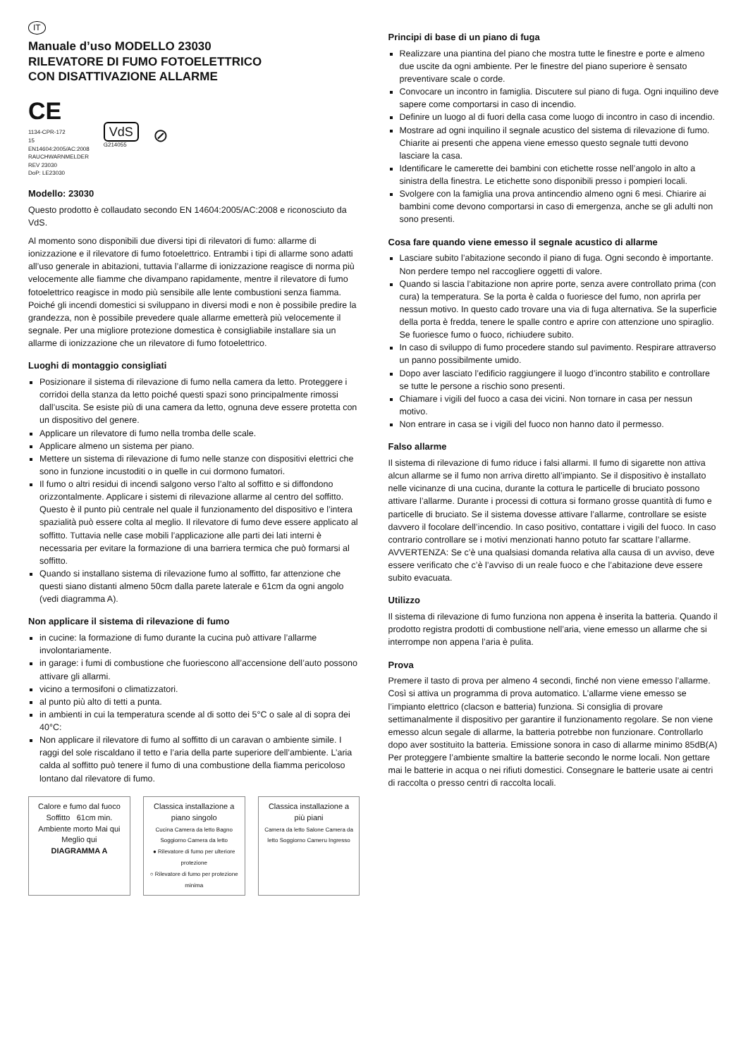IT
Manuale d’uso MODELLO 23030
RILEVATORE DI FUMO FOTOELETTRICO
CON DISATTIVAZIONE ALLARME
CE
1134-CPR-172
15
EN14604:2005/AC:2008
RAUCHWARNMELDER
REV 23030
DoP: LE23030
VdS
G214055
⊘
Modello: 23030
Questo prodotto è collaudato secondo EN 14604:2005/AC:2008 e riconosciuto da VdS.
Al momento sono disponibili due diversi tipi di rilevatori di fumo: allarme di ionizzazione e il rilevatore di fumo fotoelettrico. Entrambi i tipi di allarme sono adatti all’uso generale in abitazioni, tuttavia l’allarme di ionizzazione reagisce di norma più velocemente alle fiamme che divampano rapidamente, mentre il rilevatore di fumo fotoelettrico reagisce in modo più sensibile alle lente combustioni senza fiamma. Poiché gli incendi domestici si sviluppano in diversi modi e non è possibile predire la grandezza, non è possibile prevedere quale allarme emetterà più velocemente il segnale. Per una migliore protezione domestica è consigliabile installare sia un allarme di ionizzazione che un rilevatore di fumo fotoelettrico.
Luoghi di montaggio consigliati
Posizionare il sistema di rilevazione di fumo nella camera da letto. Proteggere i corridoi della stanza da letto poiché questi spazi sono principalmente rimossi dall’uscita. Se esiste più di una camera da letto, ognuna deve essere protetta con un dispositivo del genere.
Applicare un rilevatore di fumo nella tromba delle scale.
Applicare almeno un sistema per piano.
Mettere un sistema di rilevazione di fumo nelle stanze con dispositivi elettrici che sono in funzione incustoditi o in quelle in cui dormono fumatori.
Il fumo o altri residui di incendi salgono verso l’alto al soffitto e si diffondono orizzontalmente. Applicare i sistemi di rilevazione allarme al centro del soffitto. Questo è il punto più centrale nel quale il funzionamento del dispositivo e l’intera spazialità può essere colta al meglio. Il rilevatore di fumo deve essere applicato al soffitto. Tuttavia nelle case mobili l’applicazione alle parti dei lati interni è necessaria per evitare la formazione di una barriera termica che può formarsi al soffitto.
Quando si installano sistema di rilevazione fumo al soffitto, far attenzione che questi siano distanti almeno 50cm dalla parete laterale e 61cm da ogni angolo (vedi diagramma A).
Non applicare il sistema di rilevazione di fumo
in cucine: la formazione di fumo durante la cucina può attivare l’allarme involontariamente.
in garage: i fumi di combustione che fuoriescono all’accensione dell’auto possono attivare gli allarmi.
vicino a termosifoni o climatizzatori.
al punto più alto di tetti a punta.
in ambienti in cui la temperatura scende al di sotto dei 5°C o sale al di sopra dei 40°C:
Non applicare il rilevatore di fumo al soffitto di un caravan o ambiente simile. I raggi del sole riscaldano il tetto e l’aria della parte superiore dell’ambiente. L’aria calda al soffitto può tenere il fumo di una combustione della fiamma pericoloso lontano dal rilevatore di fumo.
Calore e fumo dal fuoco
Soffitto 61cm min.
Ambiente morto Mai qui
Meglio qui
DIAGRAMMA A
Classica installazione a piano singolo
Cucina Camera da letto Bagno Soggiorno Camera da letto
● Rilevatore di fumo per ulteriore protezione
○ Rilevatore di fumo per protezione minima
Classica installazione a più piani
Camera da letto Salone Camera da letto Soggiorno Cameru Ingresso
Principi di base di un piano di fuga
Realizzare una piantina del piano che mostra tutte le finestre e porte e almeno due uscite da ogni ambiente. Per le finestre del piano superiore è sensato preventivare scale o corde.
Convocare un incontro in famiglia. Discutere sul piano di fuga. Ogni inquilino deve sapere come comportarsi in caso di incendio.
Definire un luogo al di fuori della casa come luogo di incontro in caso di incendio.
Mostrare ad ogni inquilino il segnale acustico del sistema di rilevazione di fumo. Chiarite ai presenti che appena viene emesso questo segnale tutti devono lasciare la casa.
Identificare le camerette dei bambini con etichette rosse nell’angolo in alto a sinistra della finestra. Le etichette sono disponibili presso i pompieri locali.
Svolgere con la famiglia una prova antincendio almeno ogni 6 mesi. Chiarire ai bambini come devono comportarsi in caso di emergenza, anche se gli adulti non sono presenti.
Cosa fare quando viene emesso il segnale acustico di allarme
Lasciare subito l’abitazione secondo il piano di fuga. Ogni secondo è importante. Non perdere tempo nel raccogliere oggetti di valore.
Quando si lascia l’abitazione non aprire porte, senza avere controllato prima (con cura) la temperatura. Se la porta è calda o fuoriesce del fumo, non aprirla per nessun motivo. In questo cado trovare una via di fuga alternativa. Se la superficie della porta è fredda, tenere le spalle contro e aprire con attenzione uno spiraglio. Se fuoriesce fumo o fuoco, richiudere subito.
In caso di sviluppo di fumo procedere stando sul pavimento. Respirare attraverso un panno possibilmente umido.
Dopo aver lasciato l’edificio raggiungere il luogo d’incontro stabilito e controllare se tutte le persone a rischio sono presenti.
Chiamare i vigili del fuoco a casa dei vicini. Non tornare in casa per nessun motivo.
Non entrare in casa se i vigili del fuoco non hanno dato il permesso.
Falso allarme
Il sistema di rilevazione di fumo riduce i falsi allarmi. Il fumo di sigarette non attiva alcun allarme se il fumo non arriva diretto all’impianto. Se il dispositivo è installato nelle vicinanze di una cucina, durante la cottura le particelle di bruciato possono attivare l’allarme. Durante i processi di cottura si formano grosse quantità di fumo e particelle di bruciato. Se il sistema dovesse attivare l’allarme, controllare se esiste davvero il focolare dell’incendio. In caso positivo, contattare i vigili del fuoco. In caso contrario controllare se i motivi menzionati hanno potuto far scattare l’allarme.
AVVERTENZA: Se c’è una qualsiasi domanda relativa alla causa di un avviso, deve essere verificato che c’è l’avviso di un reale fuoco e che l’abitazione deve essere subito evacuata.
Utilizzo
Il sistema di rilevazione di fumo funziona non appena è inserita la batteria. Quando il prodotto registra prodotti di combustione nell’aria, viene emesso un allarme che si interrompe non appena l’aria è pulita.
Prova
Premere il tasto di prova per almeno 4 secondi, finché non viene emesso l’allarme. Così si attiva un programma di prova automatico. L’allarme viene emesso se l’impianto elettrico (clacson e batteria) funziona. Si consiglia di provare settimanalmente il dispositivo per garantire il funzionamento regolare. Se non viene emesso alcun segale di allarme, la batteria potrebbe non funzionare. Controllarlo dopo aver sostituito la batteria. Emissione sonora in caso di allarme minimo 85dB(A)
Per proteggere l’ambiente smaltire la batterie secondo le norme locali. Non gettare mai le batterie in acqua o nei rifiuti domestici. Consegnare le batterie usate ai centri di raccolta o presso centri di raccolta locali.